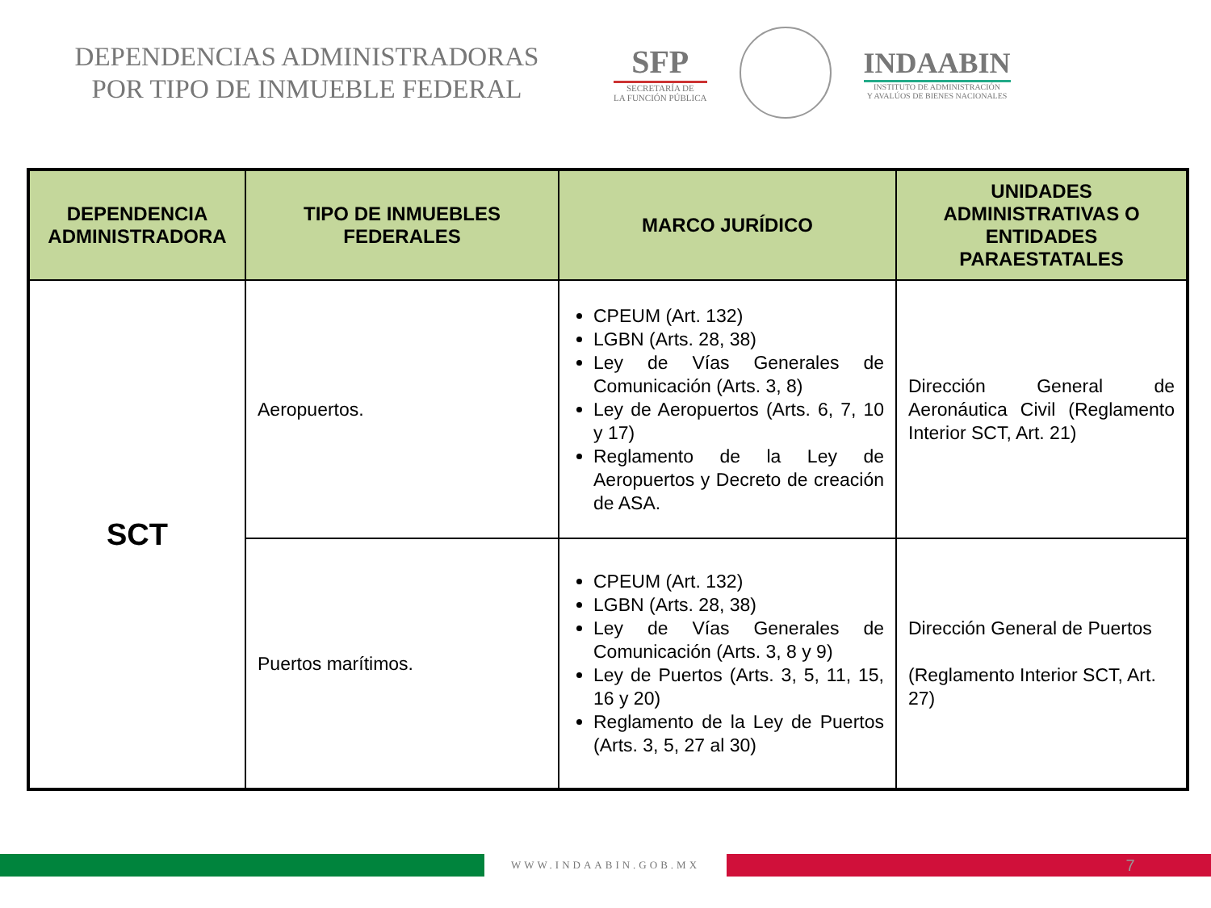DEPENDENCIAS ADMINISTRADORAS
POR TIPO DE INMUEBLE FEDERAL
SFP
SECRETARÍA DE
LA FUNCIÓN PÚBLICA
INDAABIN
INSTITUTO DE ADMINISTRACIÓN
Y AVALÚOS DE BIENES NACIONALES
| DEPENDENCIA ADMINISTRADORA | TIPO DE INMUEBLES FEDERALES | MARCO JURÍDICO | UNIDADES ADMINISTRATIVAS O ENTIDADES PARAESTATALES |
| --- | --- | --- | --- |
| SCT | Aeropuertos. | CPEUM (Art. 132) LGBN (Arts. 28, 38) Ley de Vías Generales de Comunicación (Arts. 3, 8) Ley de Aeropuertos (Arts. 6, 7, 10 y 17) Reglamento de la Ley de Aeropuertos y Decreto de creación de ASA. | Dirección General de Aeronáutica Civil (Reglamento Interior SCT, Art. 21) |
| | Puertos marítimos. | CPEUM (Art. 132) LGBN (Arts. 28, 38) Ley de Vías Generales de Comunicación (Arts. 3, 8 y 9) Ley de Puertos (Arts. 3, 5, 11, 15, 16 y 20) Reglamento de la Ley de Puertos (Arts. 3, 5, 27 al 30) | Dirección General de Puertos (Reglamento Interior SCT, Art. 27) |
WWW.INDAABIN.GOB.MX
7